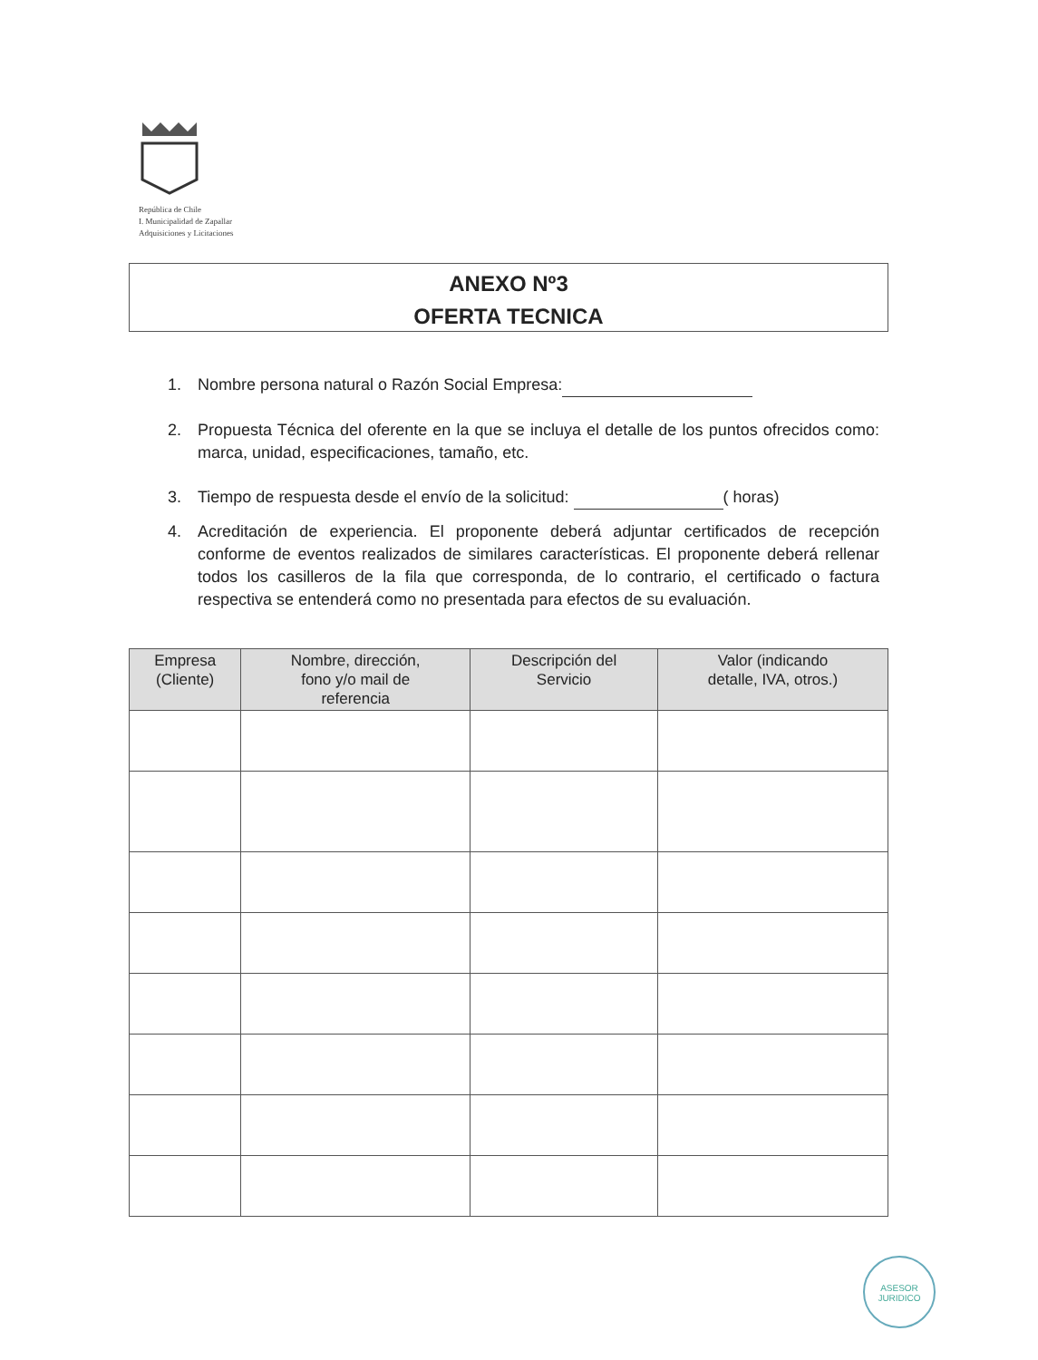República de Chile
I. Municipalidad de Zapallar
Adquisiciones y Licitaciones
ANEXO Nº3
OFERTA TECNICA
1. Nombre persona natural o Razón Social Empresa:
2. Propuesta Técnica del oferente en la que se incluya el detalle de los puntos ofrecidos como: marca, unidad, especificaciones, tamaño, etc.
3. Tiempo de respuesta desde el envío de la solicitud: ( horas)
4. Acreditación de experiencia. El proponente deberá adjuntar certificados de recepción conforme de eventos realizados de similares características. El proponente deberá rellenar todos los casilleros de la fila que corresponda, de lo contrario, el certificado o factura respectiva se entenderá como no presentada para efectos de su evaluación.
| Empresa (Cliente) | Nombre, dirección, fono y/o mail de referencia | Descripción del Servicio | Valor (indicando detalle, IVA, otros.) |
| --- | --- | --- | --- |
ASESOR
JURIDICO